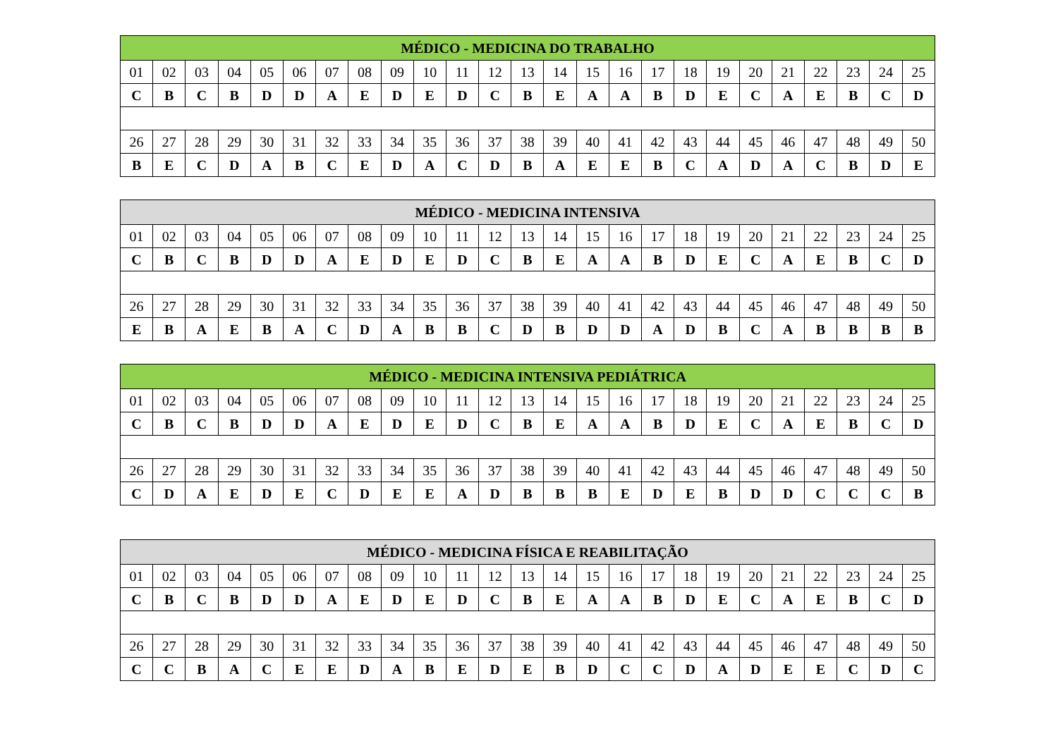| MÉDICO - MEDICINA DO TRABALHO | | | | | | | | | | | | | | | | | | | | | | | | |
| --- | --- | --- | --- | --- | --- | --- | --- | --- | --- | --- | --- | --- | --- | --- | --- | --- | --- | --- | --- | --- | --- | --- | --- | --- |
| 01 | 02 | 03 | 04 | 05 | 06 | 07 | 08 | 09 | 10 | 11 | 12 | 13 | 14 | 15 | 16 | 17 | 18 | 19 | 20 | 21 | 22 | 23 | 24 | 25 |
| C | B | C | B | D | D | A | E | D | E | D | C | B | E | A | A | B | D | E | C | A | E | B | C | D |
| 26 | 27 | 28 | 29 | 30 | 31 | 32 | 33 | 34 | 35 | 36 | 37 | 38 | 39 | 40 | 41 | 42 | 43 | 44 | 45 | 46 | 47 | 48 | 49 | 50 |
| B | E | C | D | A | B | C | E | D | A | C | D | B | A | E | E | B | C | A | D | A | C | B | D | E |
| MÉDICO - MEDICINA INTENSIVA | | | | | | | | | | | | | | | | | | | | | | | | |
| --- | --- | --- | --- | --- | --- | --- | --- | --- | --- | --- | --- | --- | --- | --- | --- | --- | --- | --- | --- | --- | --- | --- | --- | --- |
| 01 | 02 | 03 | 04 | 05 | 06 | 07 | 08 | 09 | 10 | 11 | 12 | 13 | 14 | 15 | 16 | 17 | 18 | 19 | 20 | 21 | 22 | 23 | 24 | 25 |
| C | B | C | B | D | D | A | E | D | E | D | C | B | E | A | A | B | D | E | C | A | E | B | C | D |
| 26 | 27 | 28 | 29 | 30 | 31 | 32 | 33 | 34 | 35 | 36 | 37 | 38 | 39 | 40 | 41 | 42 | 43 | 44 | 45 | 46 | 47 | 48 | 49 | 50 |
| E | B | A | E | B | A | C | D | A | B | B | C | D | B | D | D | A | D | B | C | A | B | B | B | B |
| MÉDICO - MEDICINA INTENSIVA PEDIÁTRICA | | | | | | | | | | | | | | | | | | | | | | | | |
| --- | --- | --- | --- | --- | --- | --- | --- | --- | --- | --- | --- | --- | --- | --- | --- | --- | --- | --- | --- | --- | --- | --- | --- | --- |
| 01 | 02 | 03 | 04 | 05 | 06 | 07 | 08 | 09 | 10 | 11 | 12 | 13 | 14 | 15 | 16 | 17 | 18 | 19 | 20 | 21 | 22 | 23 | 24 | 25 |
| C | B | C | B | D | D | A | E | D | E | D | C | B | E | A | A | B | D | E | C | A | E | B | C | D |
| 26 | 27 | 28 | 29 | 30 | 31 | 32 | 33 | 34 | 35 | 36 | 37 | 38 | 39 | 40 | 41 | 42 | 43 | 44 | 45 | 46 | 47 | 48 | 49 | 50 |
| C | D | A | E | D | E | C | D | E | E | A | D | B | B | B | E | D | E | B | D | D | C | C | C | B |
| MÉDICO - MEDICINA FÍSICA E REABILITAÇÃO | | | | | | | | | | | | | | | | | | | | | | | | |
| --- | --- | --- | --- | --- | --- | --- | --- | --- | --- | --- | --- | --- | --- | --- | --- | --- | --- | --- | --- | --- | --- | --- | --- | --- |
| 01 | 02 | 03 | 04 | 05 | 06 | 07 | 08 | 09 | 10 | 11 | 12 | 13 | 14 | 15 | 16 | 17 | 18 | 19 | 20 | 21 | 22 | 23 | 24 | 25 |
| C | B | C | B | D | D | A | E | D | E | D | C | B | E | A | A | B | D | E | C | A | E | B | C | D |
| 26 | 27 | 28 | 29 | 30 | 31 | 32 | 33 | 34 | 35 | 36 | 37 | 38 | 39 | 40 | 41 | 42 | 43 | 44 | 45 | 46 | 47 | 48 | 49 | 50 |
| C | C | B | A | C | E | E | D | A | B | E | D | E | B | D | C | C | D | A | D | E | E | C | D | C |